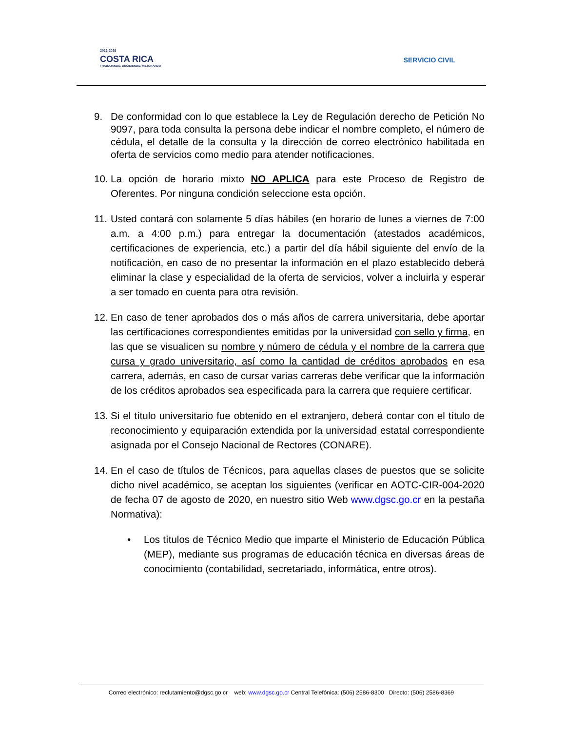2022-2026
COSTA RICA
TRABAJANDO, DECIDIENDO, MEJORANDO
SERVICIO CIVIL
9. De conformidad con lo que establece la Ley de Regulación derecho de Petición No 9097, para toda consulta la persona debe indicar el nombre completo, el número de cédula, el detalle de la consulta y la dirección de correo electrónico habilitada en oferta de servicios como medio para atender notificaciones.
10.
La opción de horario mixto NO APLICA para este Proceso de Registro de Oferentes. Por ninguna condición seleccione esta opción.
11.
Usted contará con solamente 5 días hábiles (en horario de lunes a viernes de 7:00 a.m. a 4:00 p.m.) para entregar la documentación (atestados académicos, certificaciones de experiencia, etc.) a partir del día hábil siguiente del envío de la notificación, en caso de no presentar la información en el plazo establecido deberá eliminar la clase y especialidad de la oferta de servicios, volver a incluirla y esperar a ser tomado en cuenta para otra revisión.
12.
En caso de tener aprobados dos o más años de carrera universitaria, debe aportar las certificaciones correspondientes emitidas por la universidad con sello y firma, en las que se visualicen su nombre y número de cédula y el nombre de la carrera que cursa y grado universitario, así como la cantidad de créditos aprobados en esa carrera, además, en caso de cursar varias carreras debe verificar que la información de los créditos aprobados sea especificada para la carrera que requiere certificar.
13.
Si el título universitario fue obtenido en el extranjero, deberá contar con el título de reconocimiento y equiparación extendida por la universidad estatal correspondiente asignada por el Consejo Nacional de Rectores (CONARE).
14.
En el caso de títulos de Técnicos, para aquellas clases de puestos que se solicite dicho nivel académico, se aceptan los siguientes (verificar en AOTC-CIR-004-2020 de fecha 07 de agosto de 2020, en nuestro sitio Web www.dgsc.go.cr en la pestaña Normativa):
• Los títulos de Técnico Medio que imparte el Ministerio de Educación Pública (MEP), mediante sus programas de educación técnica en diversas áreas de conocimiento (contabilidad, secretariado, informática, entre otros).
Correo electrónico: reclutamiento@dgsc.go.cr web: www.dgsc.go.cr Central Telefónica: (506) 2586-8300 Directo: (506) 2586-8369